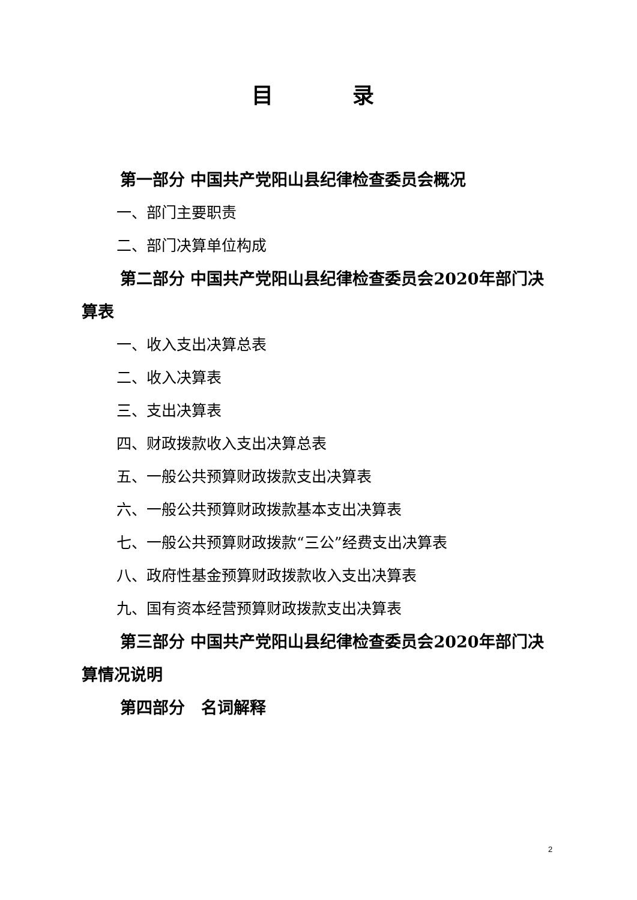目 录
第一部分 中国共产党阳山县纪律检查委员会概况
一、部门主要职责
二、部门决算单位构成
第二部分 中国共产党阳山县纪律检查委员会2020年部门决算表
一、收入支出决算总表
二、收入决算表
三、支出决算表
四、财政拨款收入支出决算总表
五、一般公共预算财政拨款支出决算表
六、一般公共预算财政拨款基本支出决算表
七、一般公共预算财政拨款“三公”经费支出决算表
八、政府性基金预算财政拨款收入支出决算表
九、国有资本经营预算财政拨款支出决算表
第三部分 中国共产党阳山县纪律检查委员会2020年部门决算情况说明
第四部分　名词解释
2